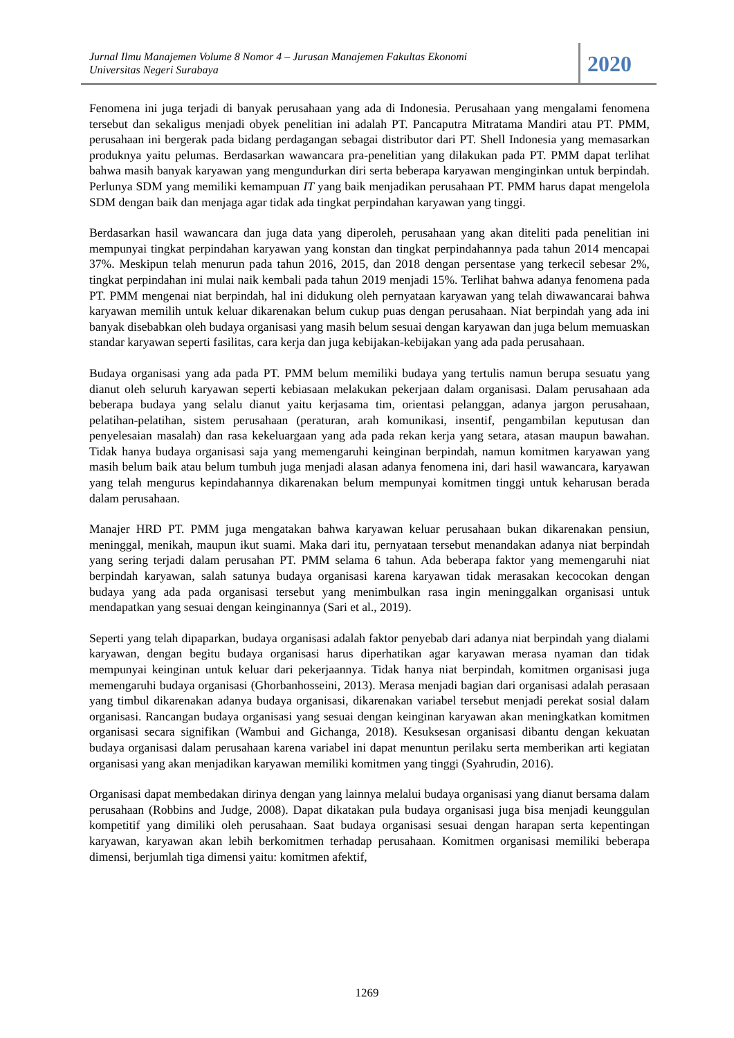Jurnal Ilmu Manajemen Volume 8 Nomor 4 – Jurusan Manajemen Fakultas Ekonomi
Universitas Negeri Surabaya
2020
Fenomena ini juga terjadi di banyak perusahaan yang ada di Indonesia. Perusahaan yang mengalami fenomena tersebut dan sekaligus menjadi obyek penelitian ini adalah PT. Pancaputra Mitratama Mandiri atau PT. PMM, perusahaan ini bergerak pada bidang perdagangan sebagai distributor dari PT. Shell Indonesia yang memasarkan produknya yaitu pelumas. Berdasarkan wawancara pra-penelitian yang dilakukan pada PT. PMM dapat terlihat bahwa masih banyak karyawan yang mengundurkan diri serta beberapa karyawan menginginkan untuk berpindah. Perlunya SDM yang memiliki kemampuan IT yang baik menjadikan perusahaan PT. PMM harus dapat mengelola SDM dengan baik dan menjaga agar tidak ada tingkat perpindahan karyawan yang tinggi.
Berdasarkan hasil wawancara dan juga data yang diperoleh, perusahaan yang akan diteliti pada penelitian ini mempunyai tingkat perpindahan karyawan yang konstan dan tingkat perpindahannya pada tahun 2014 mencapai 37%. Meskipun telah menurun pada tahun 2016, 2015, dan 2018 dengan persentase yang terkecil sebesar 2%, tingkat perpindahan ini mulai naik kembali pada tahun 2019 menjadi 15%. Terlihat bahwa adanya fenomena pada PT. PMM mengenai niat berpindah, hal ini didukung oleh pernyataan karyawan yang telah diwawancarai bahwa karyawan memilih untuk keluar dikarenakan belum cukup puas dengan perusahaan. Niat berpindah yang ada ini banyak disebabkan oleh budaya organisasi yang masih belum sesuai dengan karyawan dan juga belum memuaskan standar karyawan seperti fasilitas, cara kerja dan juga kebijakan-kebijakan yang ada pada perusahaan.
Budaya organisasi yang ada pada PT. PMM belum memiliki budaya yang tertulis namun berupa sesuatu yang dianut oleh seluruh karyawan seperti kebiasaan melakukan pekerjaan dalam organisasi. Dalam perusahaan ada beberapa budaya yang selalu dianut yaitu kerjasama tim, orientasi pelanggan, adanya jargon perusahaan, pelatihan-pelatihan, sistem perusahaan (peraturan, arah komunikasi, insentif, pengambilan keputusan dan penyelesaian masalah) dan rasa kekeluargaan yang ada pada rekan kerja yang setara, atasan maupun bawahan. Tidak hanya budaya organisasi saja yang memengaruhi keinginan berpindah, namun komitmen karyawan yang masih belum baik atau belum tumbuh juga menjadi alasan adanya fenomena ini, dari hasil wawancara, karyawan yang telah mengurus kepindahannya dikarenakan belum mempunyai komitmen tinggi untuk keharusan berada dalam perusahaan.
Manajer HRD PT. PMM juga mengatakan bahwa karyawan keluar perusahaan bukan dikarenakan pensiun, meninggal, menikah, maupun ikut suami. Maka dari itu, pernyataan tersebut menandakan adanya niat berpindah yang sering terjadi dalam perusahan PT. PMM selama 6 tahun. Ada beberapa faktor yang memengaruhi niat berpindah karyawan, salah satunya budaya organisasi karena karyawan tidak merasakan kecocokan dengan budaya yang ada pada organisasi tersebut yang menimbulkan rasa ingin meninggalkan organisasi untuk mendapatkan yang sesuai dengan keinginannya (Sari et al., 2019).
Seperti yang telah dipaparkan, budaya organisasi adalah faktor penyebab dari adanya niat berpindah yang dialami karyawan, dengan begitu budaya organisasi harus diperhatikan agar karyawan merasa nyaman dan tidak mempunyai keinginan untuk keluar dari pekerjaannya. Tidak hanya niat berpindah, komitmen organisasi juga memengaruhi budaya organisasi (Ghorbanhosseini, 2013). Merasa menjadi bagian dari organisasi adalah perasaan yang timbul dikarenakan adanya budaya organisasi, dikarenakan variabel tersebut menjadi perekat sosial dalam organisasi. Rancangan budaya organisasi yang sesuai dengan keinginan karyawan akan meningkatkan komitmen organisasi secara signifikan (Wambui and Gichanga, 2018). Kesuksesan organisasi dibantu dengan kekuatan budaya organisasi dalam perusahaan karena variabel ini dapat menuntun perilaku serta memberikan arti kegiatan organisasi yang akan menjadikan karyawan memiliki komitmen yang tinggi (Syahrudin, 2016).
Organisasi dapat membedakan dirinya dengan yang lainnya melalui budaya organisasi yang dianut bersama dalam perusahaan (Robbins and Judge, 2008). Dapat dikatakan pula budaya organisasi juga bisa menjadi keunggulan kompetitif yang dimiliki oleh perusahaan. Saat budaya organisasi sesuai dengan harapan serta kepentingan karyawan, karyawan akan lebih berkomitmen terhadap perusahaan. Komitmen organisasi memiliki beberapa dimensi, berjumlah tiga dimensi yaitu: komitmen afektif,
1269